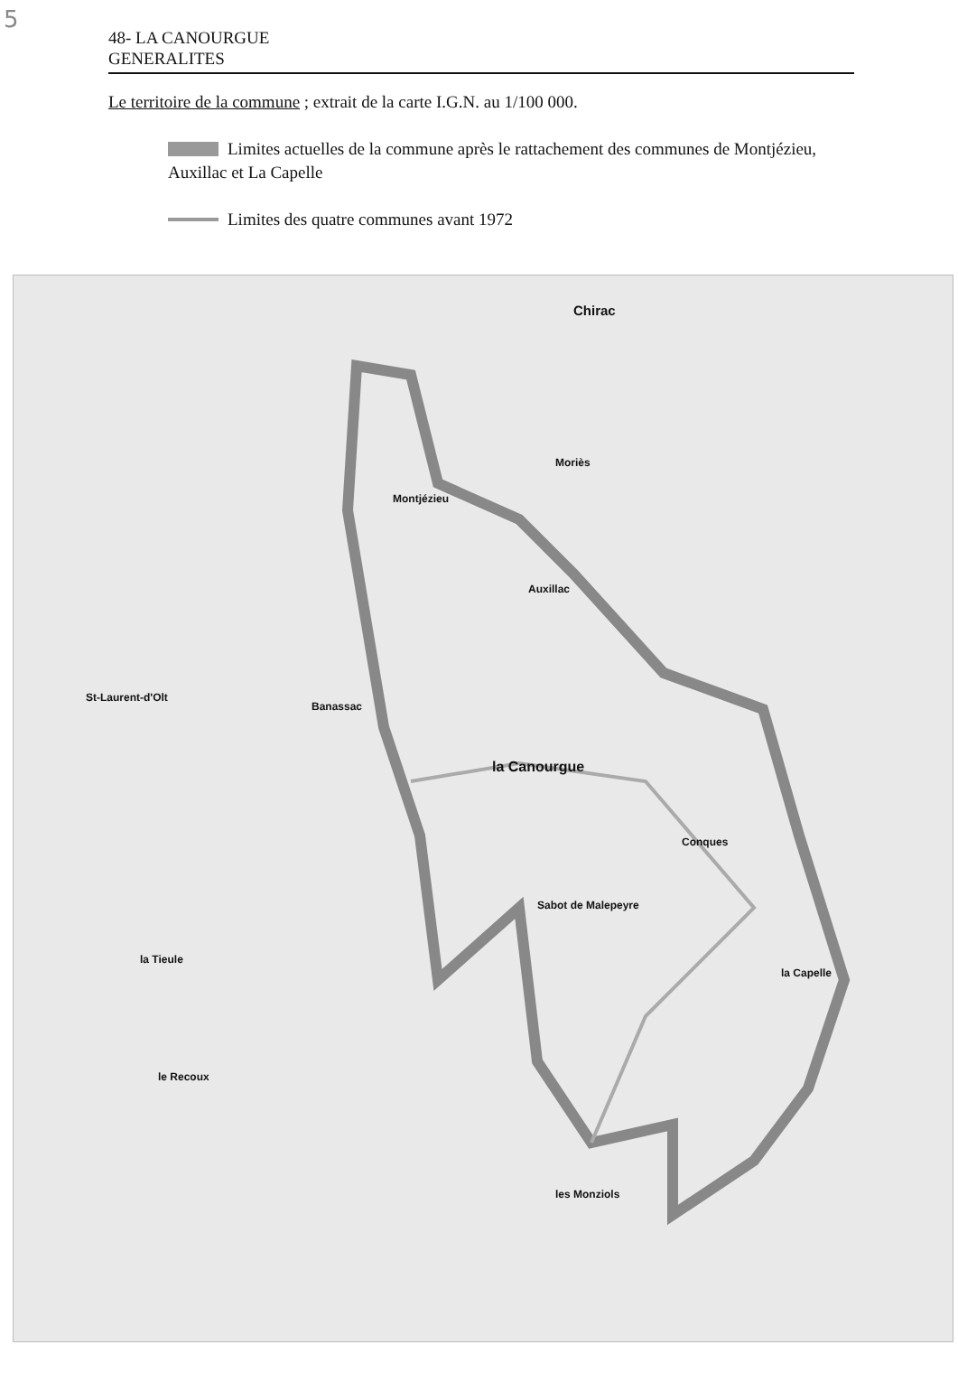5
48- LA CANOURGUE
GENERALITES
Le territoire de la commune ; extrait de la carte I.G.N. au 1/100 000.
Limites actuelles de la commune après le rattachement des communes de Montjézieu, Auxillac et La Capelle
Limites des quatre communes avant 1972
Chirac
la Canourgue
la Capelle
Moriès
Montjézieu
Auxillac
Banassac
St-Laurent-d'Olt
la Tieule
le Recoux
Sabot de Malepeyre
Conques
les Monziols